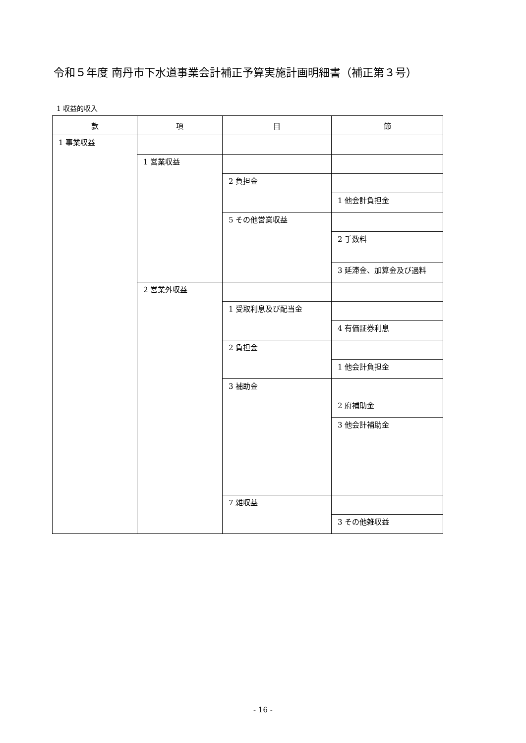令和５年度 南丹市下水道事業会計補正予算実施計画明細書（補正第３号）
1 収益的収入
| 款 | 項 | 目 | 節 |
| --- | --- | --- | --- |
| 1 事業収益 | | | |
| | 1 営業収益 | | |
| | | 2 負担金 | |
| | | | 1 他会計負担金 |
| | | 5 その他営業収益 | |
| | | | 2 手数料 |
| | | | 3 延滞金、加算金及び過料 |
| | 2 営業外収益 | | |
| | | 1 受取利息及び配当金 | |
| | | | 4 有価証券利息 |
| | | 2 負担金 | |
| | | | 1 他会計負担金 |
| | | 3 補助金 | |
| | | | 2 府補助金 |
| | | | 3 他会計補助金 |
| | | 7 雑収益 | |
| | | | 3 その他雑収益 |
- 16 -